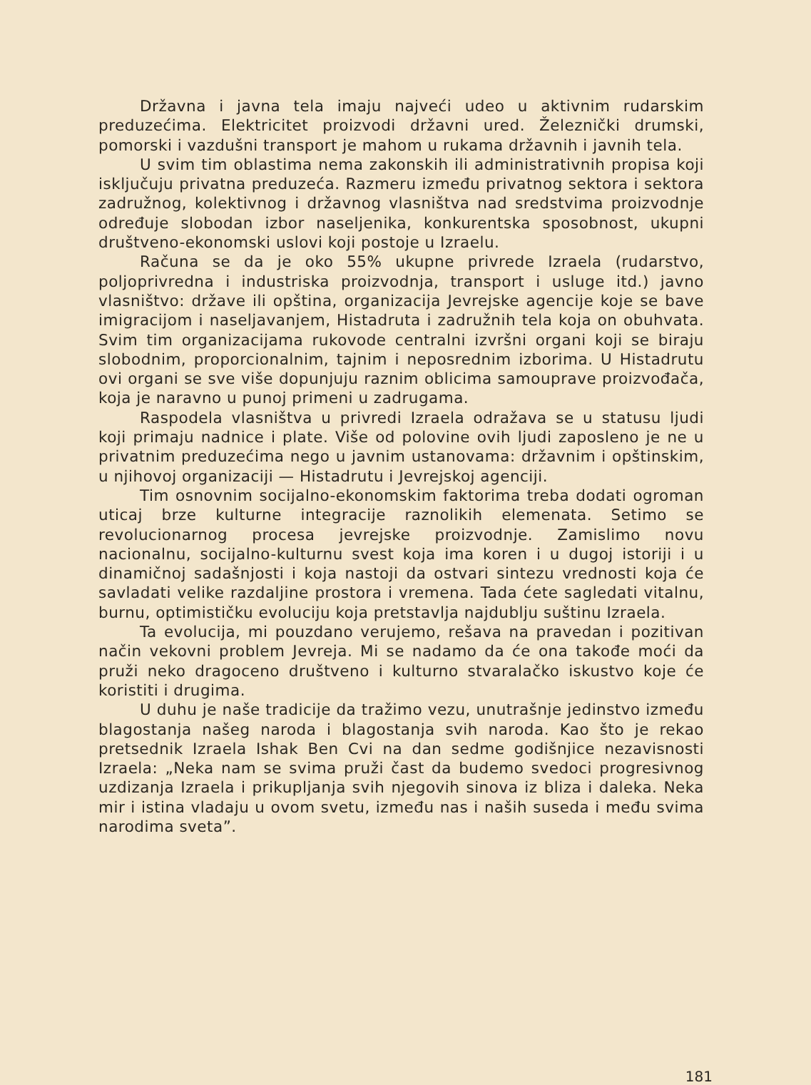Državna i javna tela imaju najveći udeo u aktivnim rudarskim preduzećima. Elektricitet proizvodi državni ured. Železnički drumski, pomorski i vazdušni transport je mahom u rukama državnih i javnih tela.
U svim tim oblastima nema zakonskih ili administrativnih propisa koji isključuju privatna preduzeća. Razmeru između privatnog sektora i sektora zadružnog, kolektivnog i državnog vlasništva nad sredstvima proizvodnje određuje slobodan izbor naseljenika, konkurentska sposobnost, ukupni društveno-ekonomski uslovi koji postoje u Izraelu.
Računa se da je oko 55% ukupne privrede Izraela (rudarstvo, poljoprivredna i industriska proizvodnja, transport i usluge itd.) javno vlasništvo: države ili opština, organizacija Jevrejske agencije koje se bave imigracijom i naseljavanjem, Histadruta i zadružnih tela koja on obuhvata. Svim tim organizacijama rukovode centralni izvršni organi koji se biraju slobodnim, proporcionalnim, tajnim i neposrednim izborima. U Histadrutu ovi organi se sve više dopunjuju raznim oblicima samouprave proizvođača, koja je naravno u punoj primeni u zadrugama.
Raspodela vlasništva u privredi Izraela odražava se u statusu ljudi koji primaju nadnice i plate. Više od polovine ovih ljudi zaposleno je ne u privatnim preduzećima nego u javnim ustanovama: državnim i opštinskim, u njihovoj organizaciji — Histadrutu i Jevrejskoj agenciji.
Tim osnovnim socijalno-ekonomskim faktorima treba dodati ogroman uticaj brze kulturne integracije raznolikih elemenata. Setimo se revolucionarnog procesa jevrejske proizvodnje. Zamislimo novu nacionalnu, socijalno-kulturnu svest koja ima koren i u dugoj istoriji i u dinamičnoj sadašnjosti i koja nastoji da ostvari sintezu vrednosti koja će savladati velike razdaljine prostora i vremena. Tada ćete sagledati vitalnu, burnu, optimističku evoluciju koja pretstavlja najdublju suštinu Izraela.
Ta evolucija, mi pouzdano verujemo, rešava na pravedan i pozitivan način vekovni problem Jevreja. Mi se nadamo da će ona takođe moći da pruži neko dragoceno društveno i kulturno stvaralačko iskustvo koje će koristiti i drugima.
U duhu je naše tradicije da tražimo vezu, unutrašnje jedinstvo između blagostanja našeg naroda i blagostanja svih naroda. Kao što je rekao pretsednik Izraela Ishak Ben Cvi na dan sedme godišnjice nezavisnosti Izraela: „Neka nam se svima pruži čast da budemo svedoci progresivnog uzdizanja Izraela i prikupljanja svih njegovih sinova iz bliza i daleka. Neka mir i istina vladaju u ovom svetu, između nas i naših suseda i među svima narodima sveta”.
181